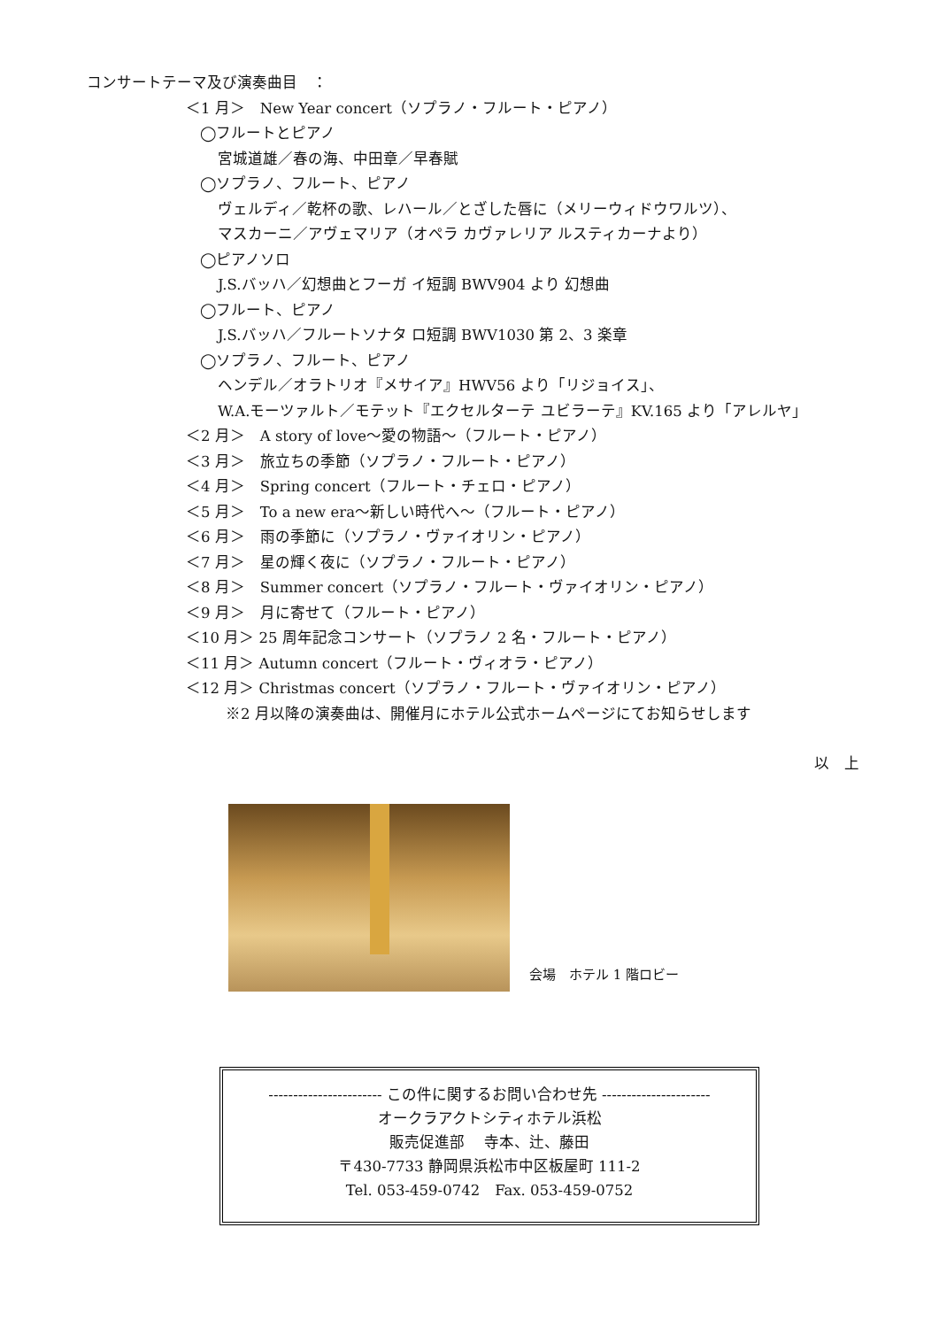コンサートテーマ及び演奏曲目　：
＜1 月＞　New Year concert（ソプラノ・フルート・ピアノ）
◯フルートとピアノ
宮城道雄／春の海、中田章／早春賦
◯ソプラノ、フルート、ピアノ
ヴェルディ／乾杯の歌、レハール／とざした唇に（メリーウィドウワルツ）、
マスカーニ／アヴェマリア（オペラ カヴァレリア ルスティカーナより）
◯ピアノソロ
J.S.バッハ／幻想曲とフーガ イ短調 BWV904 より 幻想曲
◯フルート、ピアノ
J.S.バッハ／フルートソナタ ロ短調 BWV1030 第 2、3 楽章
◯ソプラノ、フルート、ピアノ
ヘンデル／オラトリオ『メサイア』HWV56 より「リジョイス」、
W.A.モーツァルト／モテット『エクセルターテ ユビラーテ』KV.165 より「アレルヤ」
＜2 月＞　A story of love～愛の物語～（フルート・ピアノ）
＜3 月＞　旅立ちの季節（ソプラノ・フルート・ピアノ）
＜4 月＞　Spring concert（フルート・チェロ・ピアノ）
＜5 月＞　To a new era～新しい時代へ～（フルート・ピアノ）
＜6 月＞　雨の季節に（ソプラノ・ヴァイオリン・ピアノ）
＜7 月＞　星の輝く夜に（ソプラノ・フルート・ピアノ）
＜8 月＞　Summer concert（ソプラノ・フルート・ヴァイオリン・ピアノ）
＜9 月＞　月に寄せて（フルート・ピアノ）
＜10 月＞ 25 周年記念コンサート（ソプラノ 2 名・フルート・ピアノ）
＜11 月＞ Autumn concert（フルート・ヴィオラ・ピアノ）
＜12 月＞ Christmas concert（ソプラノ・フルート・ヴァイオリン・ピアノ）
※2 月以降の演奏曲は、開催月にホテル公式ホームページにてお知らせします
以　上
会場　ホテル 1 階ロビー
----------------------- この件に関するお問い合わせ先 ----------------------
オークラアクトシティホテル浜松
販売促進部　 寺本、辻、藤田
〒430-7733 静岡県浜松市中区板屋町 111-2
Tel. 053-459-0742　Fax. 053-459-0752